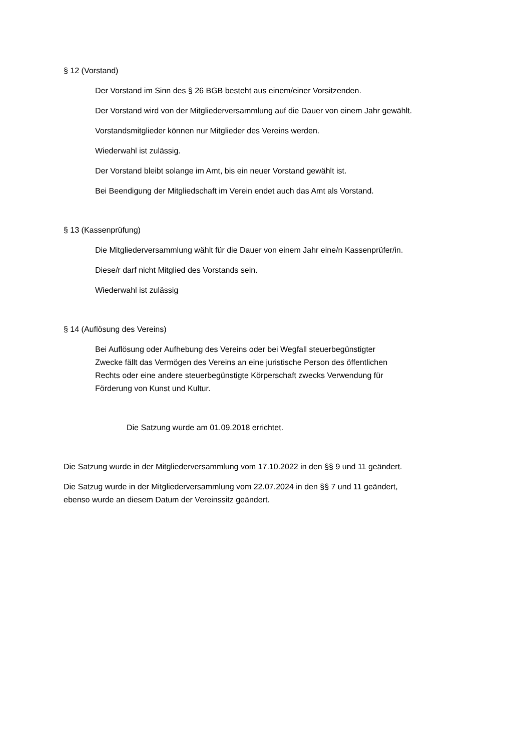§ 12 (Vorstand)
Der Vorstand im Sinn des § 26 BGB besteht aus einem/einer Vorsitzenden.
Der Vorstand wird von der Mitgliederversammlung auf die Dauer von einem Jahr gewählt.
Vorstandsmitglieder können nur Mitglieder des Vereins werden.
Wiederwahl ist zulässig.
Der Vorstand bleibt solange im Amt, bis ein neuer Vorstand gewählt ist.
Bei Beendigung der Mitgliedschaft im Verein endet auch das Amt als Vorstand.
§ 13 (Kassenprüfung)
Die Mitgliederversammlung wählt für die Dauer von einem Jahr eine/n Kassenprüfer/in.
Diese/r darf nicht Mitglied des Vorstands sein.
Wiederwahl ist zulässig
§ 14 (Auflösung des Vereins)
Bei Auflösung oder Aufhebung des Vereins oder bei Wegfall steuerbegünstigter
Zwecke fällt das Vermögen des Vereins an eine juristische Person des öffentlichen
Rechts oder eine andere steuerbegünstigte Körperschaft zwecks Verwendung für
Förderung von Kunst und Kultur.
Die Satzung wurde am 01.09.2018 errichtet.
Die Satzung wurde in der Mitgliederversammlung vom 17.10.2022 in den §§ 9 und 11 geändert.
Die Satzug wurde in der Mitgliederversammlung vom 22.07.2024 in den §§ 7 und 11 geändert,
ebenso wurde an diesem Datum der Vereinssitz geändert.